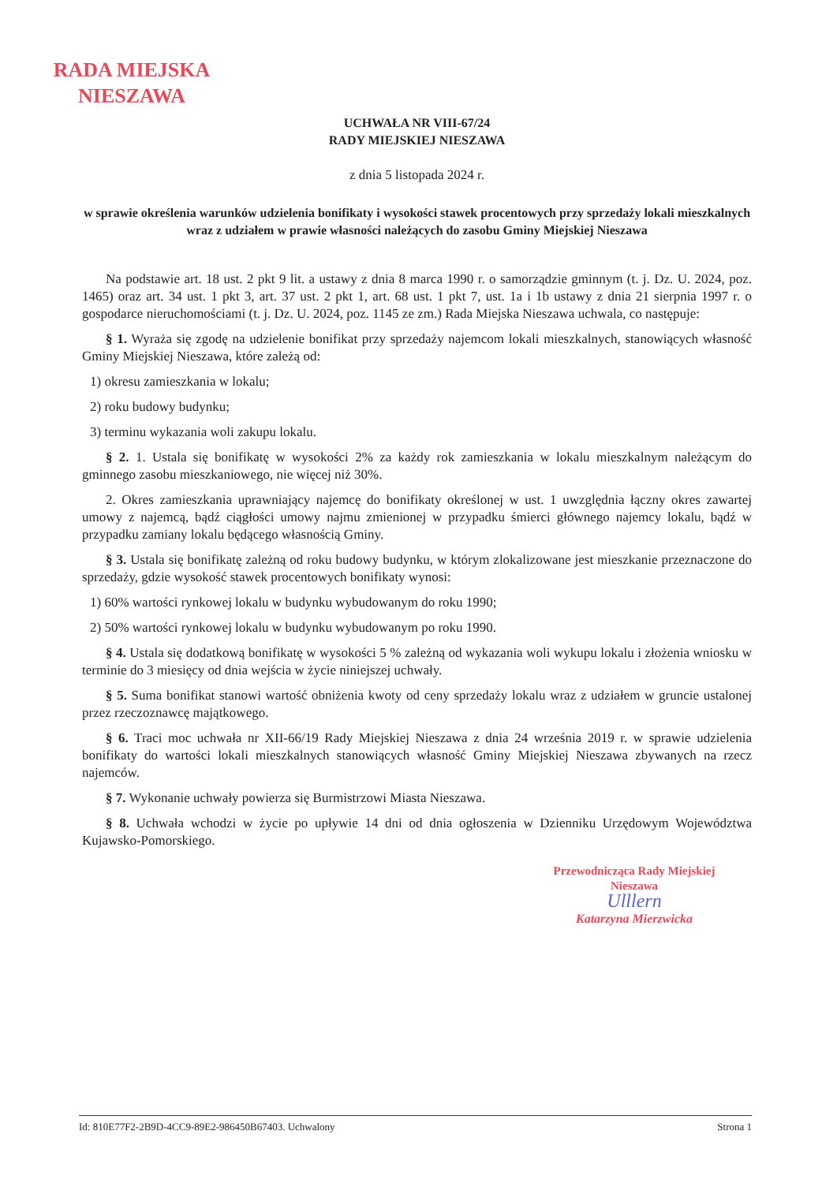RADA MIEJSKA
NIESZAWA
UCHWAŁA NR VIII-67/24
RADY MIEJSKIEJ NIESZAWA
z dnia 5 listopada 2024 r.
w sprawie określenia warunków udzielenia bonifikaty i wysokości stawek procentowych przy sprzedaży lokali mieszkalnych wraz z udziałem w prawie własności należących do zasobu Gminy Miejskiej Nieszawa
Na podstawie art. 18 ust. 2 pkt 9 lit. a ustawy z dnia 8 marca 1990 r. o samorządzie gminnym (t. j. Dz. U. 2024, poz. 1465) oraz art. 34 ust. 1 pkt 3, art. 37 ust. 2 pkt 1, art. 68 ust. 1 pkt 7, ust. 1a i 1b ustawy z dnia 21 sierpnia 1997 r. o gospodarce nieruchomościami (t. j. Dz. U. 2024, poz. 1145 ze zm.) Rada Miejska Nieszawa uchwala, co następuje:
§ 1. Wyraża się zgodę na udzielenie bonifikat przy sprzedaży najemcom lokali mieszkalnych, stanowiących własność Gminy Miejskiej Nieszawa, które zależą od:
1) okresu zamieszkania w lokalu;
2) roku budowy budynku;
3) terminu wykazania woli zakupu lokalu.
§ 2. 1. Ustala się bonifikatę w wysokości 2% za każdy rok zamieszkania w lokalu mieszkalnym należącym do gminnego zasobu mieszkaniowego, nie więcej niż 30%.
2. Okres zamieszkania uprawniający najemcę do bonifikaty określonej w ust. 1 uwzględnia łączny okres zawartej umowy z najemcą, bądź ciągłości umowy najmu zmienionej w przypadku śmierci głównego najemcy lokalu, bądź w przypadku zamiany lokalu będącego własnością Gminy.
§ 3. Ustala się bonifikatę zależną od roku budowy budynku, w którym zlokalizowane jest mieszkanie przeznaczone do sprzedaży, gdzie wysokość stawek procentowych bonifikaty wynosi:
1) 60% wartości rynkowej lokalu w budynku wybudowanym do roku 1990;
2) 50% wartości rynkowej lokalu w budynku wybudowanym po roku 1990.
§ 4. Ustala się dodatkową bonifikatę w wysokości 5 % zależną od wykazania woli wykupu lokalu i złożenia wniosku w terminie do 3 miesięcy od dnia wejścia w życie niniejszej uchwały.
§ 5. Suma bonifikat stanowi wartość obniżenia kwoty od ceny sprzedaży lokalu wraz z udziałem w gruncie ustalonej przez rzeczoznawcę majątkowego.
§ 6. Traci moc uchwała nr XII-66/19 Rady Miejskiej Nieszawa z dnia 24 września 2019 r. w sprawie udzielenia bonifikaty do wartości lokali mieszkalnych stanowiących własność Gminy Miejskiej Nieszawa zbywanych na rzecz najemców.
§ 7. Wykonanie uchwały powierza się Burmistrzowi Miasta Nieszawa.
§ 8. Uchwała wchodzi w życie po upływie 14 dni od dnia ogłoszenia w Dzienniku Urzędowym Województwa Kujawsko-Pomorskiego.
Przewodnicząca Rady Miejskiej
Nieszawa
Ulllern
Katarzyna Mierzwicka
Id: 810E77F2-2B9D-4CC9-89E2-986450B67403. Uchwalony Strona 1